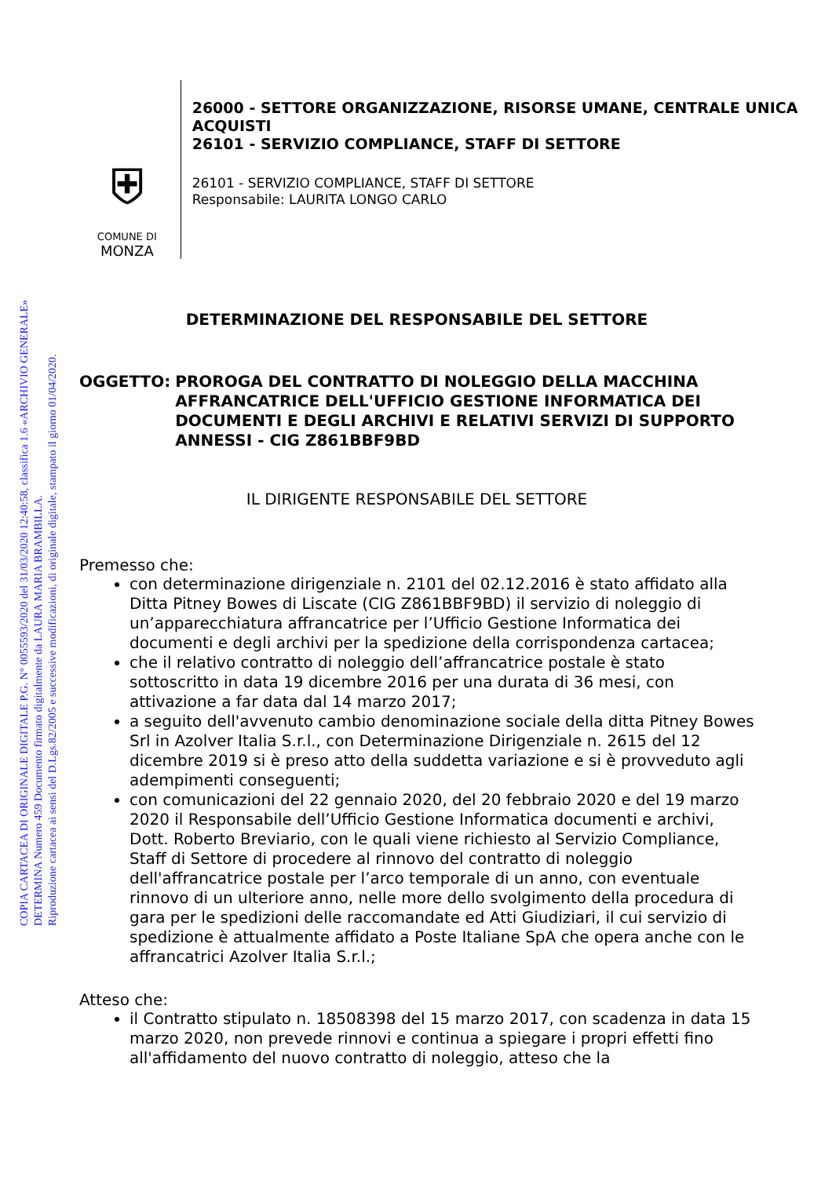COPIA CARTACEA DI ORIGINALE DIGITALE P.G. N° 0055593/2020 del 31/03/2020 12:40:58, classifica 1.6 «ARCHIVIO GENERALE»
DETERMINA Numero 459 Documento firmato digitalmente da LAURA MARIA BRAMBILLA.
Riproduzione cartacea ai sensi del D.Lgs.82/2005 e successive modificazioni, di originale digitale, stampato il giorno 01/04/2020.
⛨
COMUNE DI
MONZA
26000 - SETTORE ORGANIZZAZIONE, RISORSE UMANE, CENTRALE UNICA ACQUISTI
26101 - SERVIZIO COMPLIANCE, STAFF DI SETTORE
26101 - SERVIZIO COMPLIANCE, STAFF DI SETTORE
Responsabile: LAURITA LONGO CARLO
DETERMINAZIONE DEL RESPONSABILE DEL SETTORE
OGGETTO: PROROGA DEL CONTRATTO DI NOLEGGIO DELLA MACCHINA AFFRANCATRICE DELL'UFFICIO GESTIONE INFORMATICA DEI DOCUMENTI E DEGLI ARCHIVI E RELATIVI SERVIZI DI SUPPORTO ANNESSI - CIG Z861BBF9BD
IL DIRIGENTE RESPONSABILE DEL SETTORE
Premesso che:
con determinazione dirigenziale n. 2101 del 02.12.2016 è stato affidato alla Ditta Pitney Bowes di Liscate (CIG Z861BBF9BD) il servizio di noleggio di un’apparecchiatura affrancatrice per l’Ufficio Gestione Informatica dei documenti e degli archivi per la spedizione della corrispondenza cartacea;
che il relativo contratto di noleggio dell’affrancatrice postale è stato sottoscritto in data 19 dicembre 2016 per una durata di 36 mesi, con attivazione a far data dal 14 marzo 2017;
a seguito dell'avvenuto cambio denominazione sociale della ditta Pitney Bowes Srl in Azolver Italia S.r.l., con Determinazione Dirigenziale n. 2615 del 12 dicembre 2019 si è preso atto della suddetta variazione e si è provveduto agli adempimenti conseguenti;
con comunicazioni del 22 gennaio 2020, del 20 febbraio 2020 e del 19 marzo 2020 il Responsabile dell’Ufficio Gestione Informatica documenti e archivi, Dott. Roberto Breviario, con le quali viene richiesto al Servizio Compliance, Staff di Settore di procedere al rinnovo del contratto di noleggio dell'affrancatrice postale per l’arco temporale di un anno, con eventuale rinnovo di un ulteriore anno, nelle more dello svolgimento della procedura di gara per le spedizioni delle raccomandate ed Atti Giudiziari, il cui servizio di spedizione è attualmente affidato a Poste Italiane SpA che opera anche con le affrancatrici Azolver Italia S.r.l.;
Atteso che:
il Contratto stipulato n. 18508398 del 15 marzo 2017, con scadenza in data 15 marzo 2020, non prevede rinnovi e continua a spiegare i propri effetti fino all'affidamento del nuovo contratto di noleggio, atteso che la